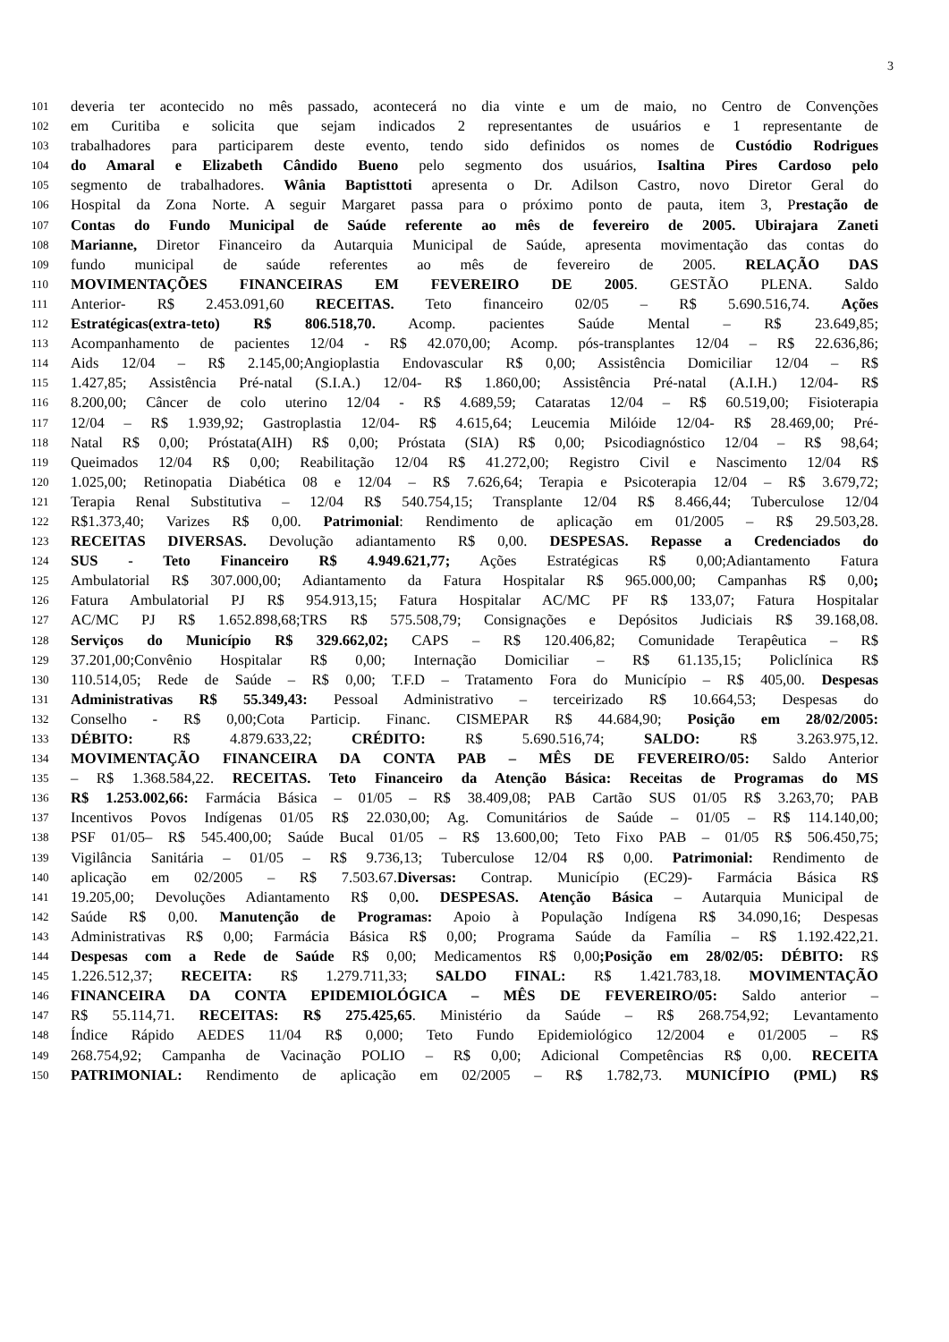3
101 deveria ter acontecido no mês passado, acontecerá no dia vinte e um de maio, no Centro de Convenções
102 em Curitiba e solicita que sejam indicados 2 representantes de usuários e 1 representante de
103 trabalhadores para participarem deste evento, tendo sido definidos os nomes de Custódio Rodrigues
104 do Amaral e Elizabeth Cândido Bueno pelo segmento dos usuários, Isaltina Pires Cardoso pelo
105 segmento de trabalhadores. Wânia Baptisttoti apresenta o Dr. Adilson Castro, novo Diretor Geral do
106 Hospital da Zona Norte. A seguir Margaret passa para o próximo ponto de pauta, item 3, Prestação de
107 Contas do Fundo Municipal de Saúde referente ao mês de fevereiro de 2005. Ubirajara Zaneti
108 Marianne, Diretor Financeiro da Autarquia Municipal de Saúde, apresenta movimentação das contas do
109 fundo municipal de saúde referentes ao mês de fevereiro de 2005. RELAÇÃO DAS
110 MOVIMENTAÇÕES FINANCEIRAS EM FEVEREIRO DE 2005. GESTÃO PLENA. Saldo
111 Anterior- R$ 2.453.091,60 RECEITAS. Teto financeiro 02/05 – R$ 5.690.516,74. Ações
112 Estratégicas(extra-teto) R$ 806.518,70. Acomp. pacientes Saúde Mental – R$ 23.649,85;
113 Acompanhamento de pacientes 12/04 - R$ 42.070,00; Acomp. pós-transplantes 12/04 – R$ 22.636,86;
114 Aids 12/04 – R$ 2.145,00;Angioplastia Endovascular R$ 0,00; Assistência Domiciliar 12/04 – R$
115 1.427,85; Assistência Pré-natal (S.I.A.) 12/04- R$ 1.860,00; Assistência Pré-natal (A.I.H.) 12/04- R$
116 8.200,00; Câncer de colo uterino 12/04 - R$ 4.689,59; Cataratas 12/04 – R$ 60.519,00; Fisioterapia
117 12/04 – R$ 1.939,92; Gastroplastia 12/04- R$ 4.615,64; Leucemia Milóide 12/04- R$ 28.469,00; Pré-
118 Natal R$ 0,00; Próstata(AIH) R$ 0,00; Próstata (SIA) R$ 0,00; Psicodiagnóstico 12/04 – R$ 98,64;
119 Queimados 12/04 R$ 0,00; Reabilitação 12/04 R$ 41.272,00; Registro Civil e Nascimento 12/04 R$
120 1.025,00; Retinopatia Diabética 08 e 12/04 – R$ 7.626,64; Terapia e Psicoterapia 12/04 – R$ 3.679,72;
121 Terapia Renal Substitutiva – 12/04 R$ 540.754,15; Transplante 12/04 R$ 8.466,44; Tuberculose 12/04
122 R$1.373,40; Varizes R$ 0,00. Patrimonial: Rendimento de aplicação em 01/2005 – R$ 29.503,28.
123 RECEITAS DIVERSAS. Devolução adiantamento R$ 0,00. DESPESAS. Repasse a Credenciados do
124 SUS - Teto Financeiro R$ 4.949.621,77; Ações Estratégicas R$ 0,00;Adiantamento Fatura
125 Ambulatorial R$ 307.000,00; Adiantamento da Fatura Hospitalar R$ 965.000,00; Campanhas R$ 0,00;
126 Fatura Ambulatorial PJ R$ 954.913,15; Fatura Hospitalar AC/MC PF R$ 133,07; Fatura Hospitalar
127 AC/MC PJ R$ 1.652.898,68;TRS R$ 575.508,79; Consignações e Depósitos Judiciais R$ 39.168,08.
128 Serviços do Município R$ 329.662,02; CAPS – R$ 120.406,82; Comunidade Terapêutica – R$
129 37.201,00;Convênio Hospitalar R$ 0,00; Internação Domiciliar – R$ 61.135,15; Policlínica R$
130 110.514,05; Rede de Saúde – R$ 0,00; T.F.D – Tratamento Fora do Município – R$ 405,00. Despesas
131 Administrativas R$ 55.349,43: Pessoal Administrativo – terceirizado R$ 10.664,53; Despesas do
132 Conselho - R$ 0,00;Cota Particip. Financ. CISMEPAR R$ 44.684,90; Posição em 28/02/2005:
133 DÉBITO: R$ 4.879.633,22; CRÉDITO: R$ 5.690.516,74; SALDO: R$ 3.263.975,12.
134 MOVIMENTAÇÃO FINANCEIRA DA CONTA PAB – MÊS DE FEVEREIRO/05: Saldo Anterior
135 – R$ 1.368.584,22. RECEITAS. Teto Financeiro da Atenção Básica: Receitas de Programas do MS
136 R$ 1.253.002,66: Farmácia Básica – 01/05 – R$ 38.409,08; PAB Cartão SUS 01/05 R$ 3.263,70; PAB
137 Incentivos Povos Indígenas 01/05 R$ 22.030,00; Ag. Comunitários de Saúde – 01/05 – R$ 114.140,00;
138 PSF 01/05– R$ 545.400,00; Saúde Bucal 01/05 – R$ 13.600,00; Teto Fixo PAB – 01/05 R$ 506.450,75;
139 Vigilância Sanitária – 01/05 – R$ 9.736,13; Tuberculose 12/04 R$ 0,00. Patrimonial: Rendimento de
140 aplicação em 02/2005 – R$ 7.503.67.Diversas: Contrap. Município (EC29)- Farmácia Básica R$
141 19.205,00; Devoluções Adiantamento R$ 0,00. DESPESAS. Atenção Básica – Autarquia Municipal de
142 Saúde R$ 0,00. Manutenção de Programas: Apoio à População Indígena R$ 34.090,16; Despesas
143 Administrativas R$ 0,00; Farmácia Básica R$ 0,00; Programa Saúde da Família – R$ 1.192.422,21.
144 Despesas com a Rede de Saúde R$ 0,00; Medicamentos R$ 0,00;Posição em 28/02/05: DÉBITO: R$
145 1.226.512,37; RECEITA: R$ 1.279.711,33; SALDO FINAL: R$ 1.421.783,18. MOVIMENTAÇÃO
146 FINANCEIRA DA CONTA EPIDEMIOLÓGICA – MÊS DE FEVEREIRO/05: Saldo anterior –
147 R$ 55.114,71. RECEITAS: R$ 275.425,65. Ministério da Saúde – R$ 268.754,92; Levantamento
148 Índice Rápido AEDES 11/04 R$ 0,000; Teto Fundo Epidemiológico 12/2004 e 01/2005 – R$
149 268.754,92; Campanha de Vacinação POLIO – R$ 0,00; Adicional Competências R$ 0,00. RECEITA
150 PATRIMONIAL: Rendimento de aplicação em 02/2005 – R$ 1.782,73. MUNICÍPIO (PML) R$